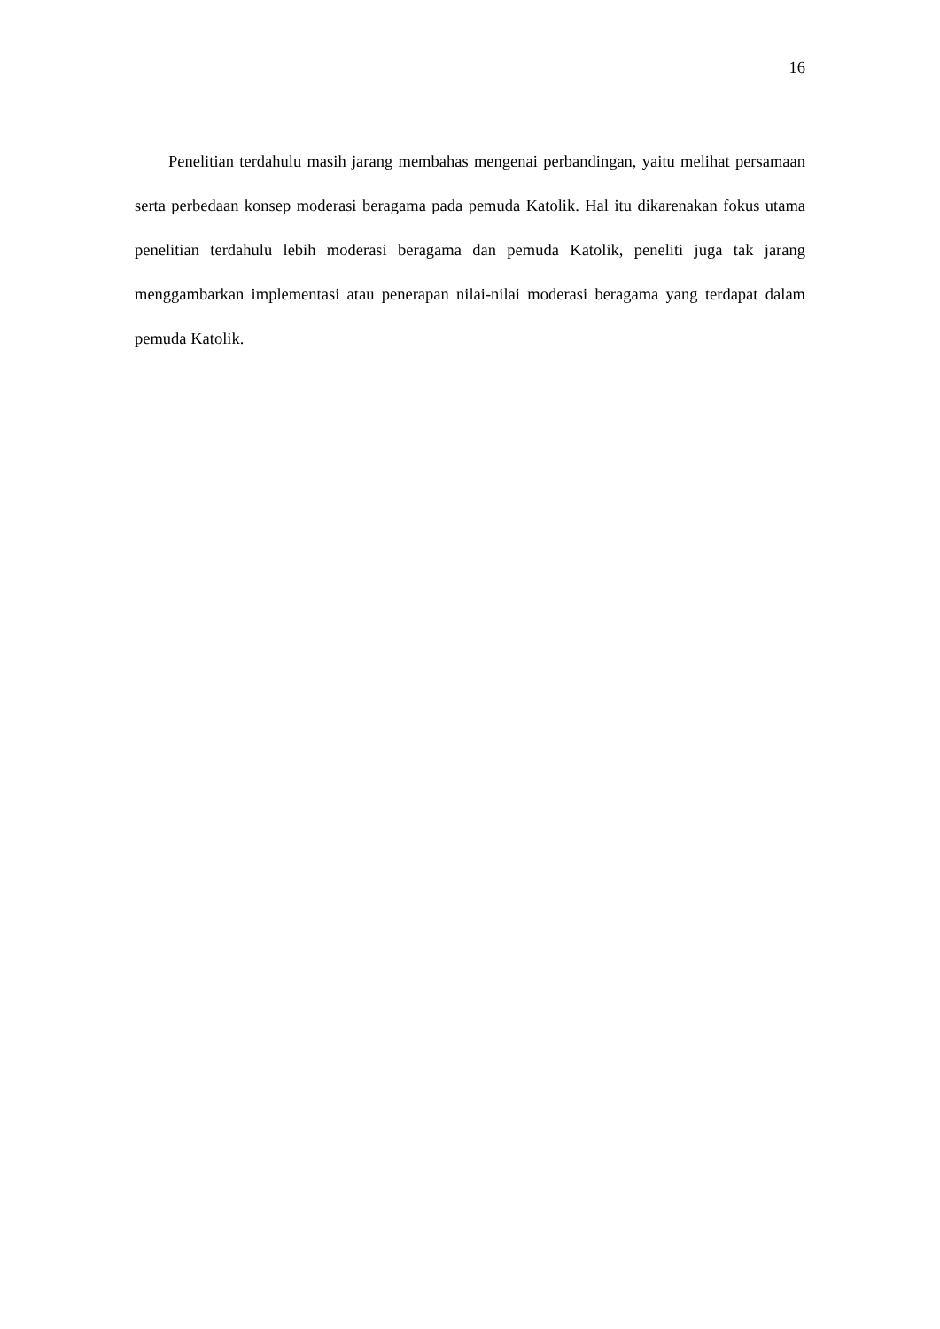16
Penelitian terdahulu masih jarang membahas mengenai perbandingan, yaitu melihat persamaan serta perbedaan konsep moderasi beragama pada pemuda Katolik. Hal itu dikarenakan fokus utama penelitian terdahulu lebih moderasi beragama dan pemuda Katolik, peneliti juga tak jarang menggambarkan implementasi atau penerapan nilai-nilai moderasi beragama yang terdapat dalam pemuda Katolik.